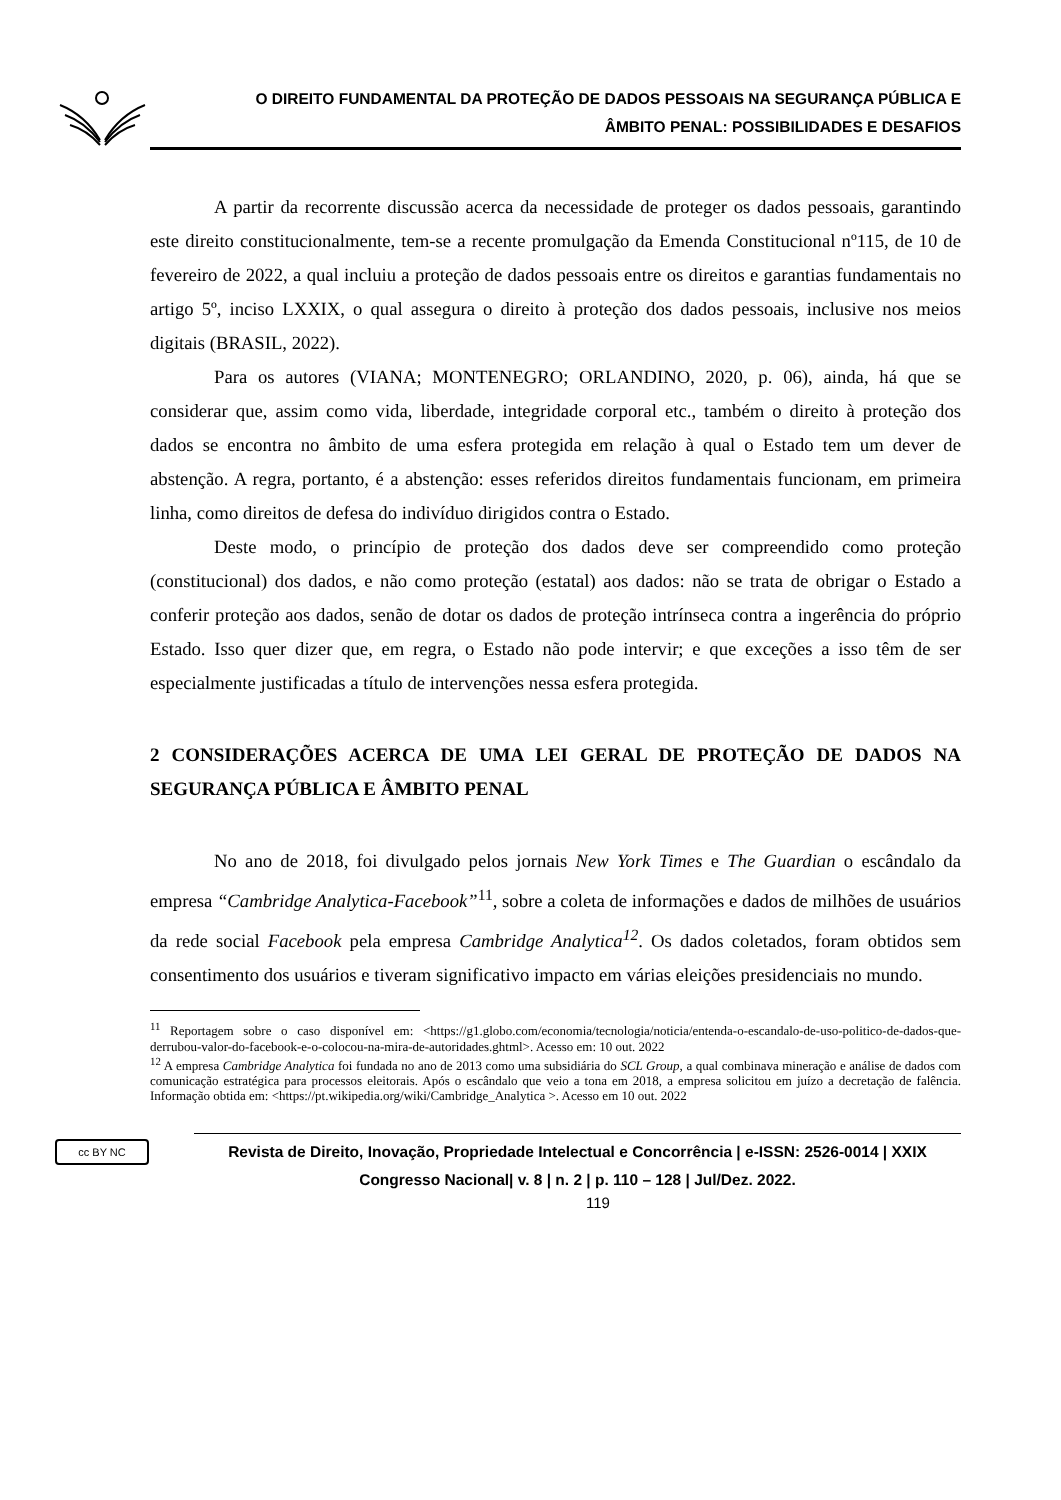O DIREITO FUNDAMENTAL DA PROTEÇÃO DE DADOS PESSOAIS NA SEGURANÇA PÚBLICA E
ÂMBITO PENAL: POSSIBILIDADES E DESAFIOS
A partir da recorrente discussão acerca da necessidade de proteger os dados pessoais, garantindo este direito constitucionalmente, tem-se a recente promulgação da Emenda Constitucional nº115, de 10 de fevereiro de 2022, a qual incluiu a proteção de dados pessoais entre os direitos e garantias fundamentais no artigo 5º, inciso LXXIX, o qual assegura o direito à proteção dos dados pessoais, inclusive nos meios digitais (BRASIL, 2022).
Para os autores (VIANA; MONTENEGRO; ORLANDINO, 2020, p. 06), ainda, há que se considerar que, assim como vida, liberdade, integridade corporal etc., também o direito à proteção dos dados se encontra no âmbito de uma esfera protegida em relação à qual o Estado tem um dever de abstenção. A regra, portanto, é a abstenção: esses referidos direitos fundamentais funcionam, em primeira linha, como direitos de defesa do indivíduo dirigidos contra o Estado.
Deste modo, o princípio de proteção dos dados deve ser compreendido como proteção (constitucional) dos dados, e não como proteção (estatal) aos dados: não se trata de obrigar o Estado a conferir proteção aos dados, senão de dotar os dados de proteção intrínseca contra a ingerência do próprio Estado. Isso quer dizer que, em regra, o Estado não pode intervir; e que exceções a isso têm de ser especialmente justificadas a título de intervenções nessa esfera protegida.
2 CONSIDERAÇÕES ACERCA DE UMA LEI GERAL DE PROTEÇÃO DE DADOS NA SEGURANÇA PÚBLICA E ÂMBITO PENAL
No ano de 2018, foi divulgado pelos jornais New York Times e The Guardian o escândalo da empresa “Cambridge Analytica-Facebook”<sup>11</sup>, sobre a coleta de informações e dados de milhões de usuários da rede social Facebook pela empresa Cambridge Analytica<sup>12</sup>. Os dados coletados, foram obtidos sem consentimento dos usuários e tiveram significativo impacto em várias eleições presidenciais no mundo.
<sup>11</sup> Reportagem sobre o caso disponível em: <https://g1.globo.com/economia/tecnologia/noticia/entenda-o-escandalo-de-uso-politico-de-dados-que-derrubou-valor-do-facebook-e-o-colocou-na-mira-de-autoridades.ghtml>. Acesso em: 10 out. 2022
<sup>12</sup> A empresa Cambridge Analytica foi fundada no ano de 2013 como uma subsidiária do SCL Group, a qual combinava mineração e análise de dados com comunicação estratégica para processos eleitorais. Após o escândalo que veio a tona em 2018, a empresa solicitou em juízo a decretação de falência. Informação obtida em: <https://pt.wikipedia.org/wiki/Cambridge_Analytica >. Acesso em 10 out. 2022
cc BY NC
Revista de Direito, Inovação, Propriedade Intelectual e Concorrência | e-ISSN: 2526-0014 | XXIX Congresso Nacional| v. 8 | n. 2 | p. 110 – 128 | Jul/Dez. 2022.
119